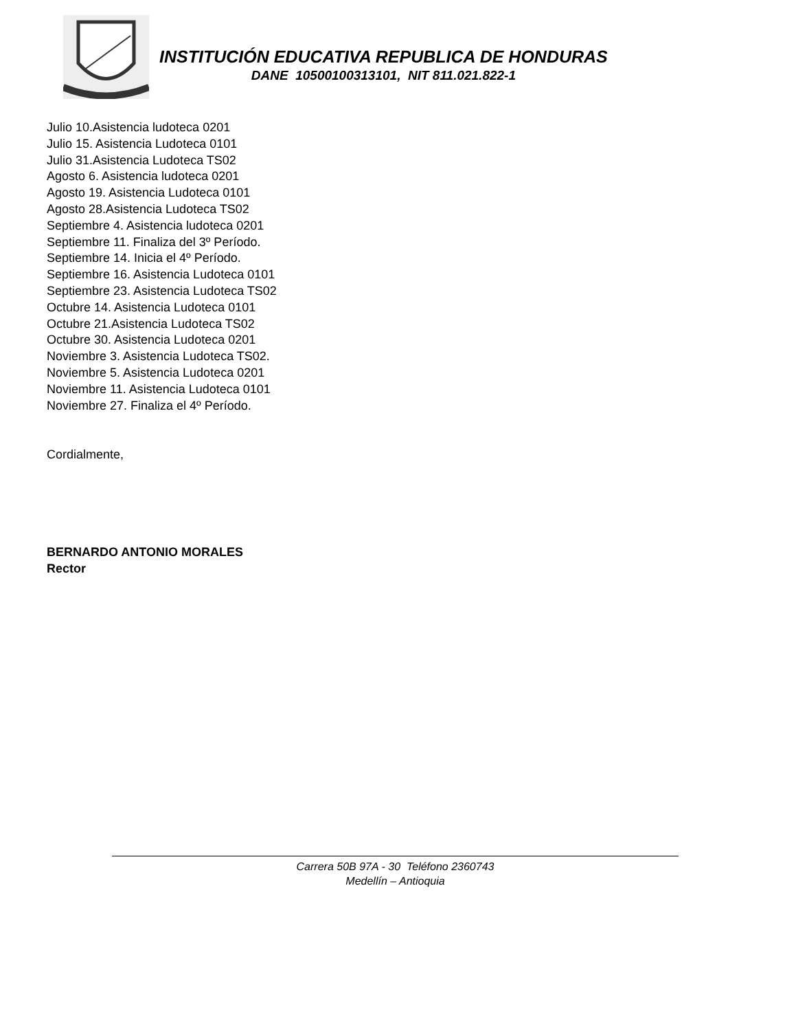INSTITUCIÓN EDUCATIVA REPUBLICA DE HONDURAS
DANE 10500100313101, NIT 811.021.822-1
Julio 10.Asistencia ludoteca 0201
Julio 15. Asistencia Ludoteca 0101
Julio 31.Asistencia Ludoteca TS02
Agosto 6. Asistencia ludoteca 0201
Agosto 19. Asistencia Ludoteca 0101
Agosto 28.Asistencia Ludoteca TS02
Septiembre 4. Asistencia ludoteca 0201
Septiembre 11. Finaliza del 3º Período.
Septiembre 14. Inicia el 4º Período.
Septiembre 16. Asistencia Ludoteca 0101
Septiembre 23. Asistencia Ludoteca TS02
Octubre 14. Asistencia Ludoteca 0101
Octubre 21.Asistencia Ludoteca TS02
Octubre 30. Asistencia Ludoteca 0201
Noviembre 3. Asistencia Ludoteca TS02.
Noviembre 5. Asistencia Ludoteca 0201
Noviembre 11. Asistencia Ludoteca 0101
Noviembre 27. Finaliza el 4º Período.
Cordialmente,
BERNARDO ANTONIO MORALES
Rector
Carrera 50B 97A - 30 Teléfono 2360743
Medellín – Antioquia